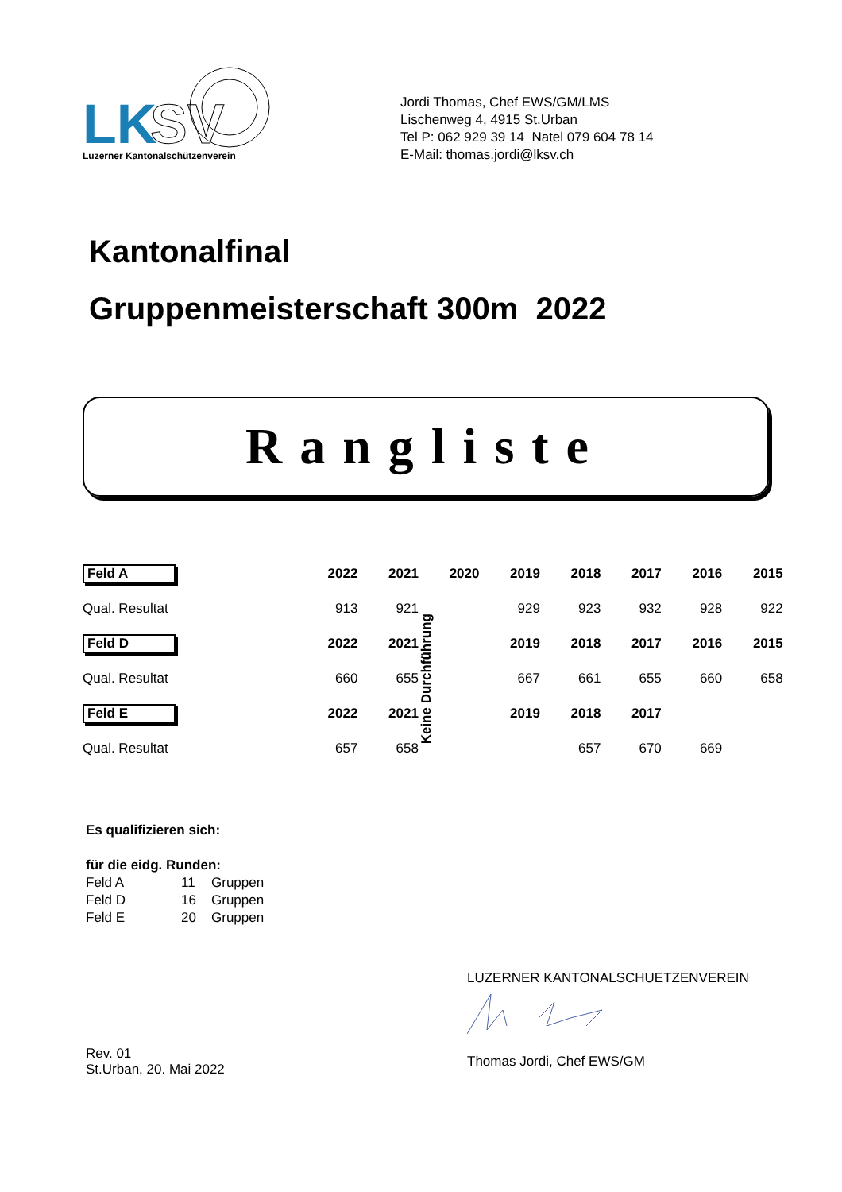LK
SV
Luzerner Kantonalschützenverein
Jordi Thomas, Chef EWS/GM/LMS
Lischenweg 4, 4915 St.Urban
Tel P: 062 929 39 14 Natel 079 604 78 14
E-Mail: thomas.jordi@lksv.ch
Kantonalfinal
Gruppenmeisterschaft 300m 2022
Rangliste
| Feld A | 2022 | 2021 | 2020 | 2019 | 2018 | 2017 | 2016 | 2015 | |
| --- | --- | --- | --- | --- | --- | --- | --- | --- | --- |
| Qual. Resultat | 913 | 921 | Keine Durchführung | 929 | 923 | 932 | 928 | 922 | |
| Feld D | 2022 | 2021 | | 2019 | 2018 | 2017 | 2016 | 2015 | |
| Qual. Resultat | 660 | 655 | | 667 | 661 | 655 | 660 | 658 | |
| Feld E | 2022 | 2021 | | 2019 | 2018 | 2017 | | | |
| Qual. Resultat | 657 | 658 | | | 657 | 670 | 669 | | |
Es qualifizieren sich:
für die eidg. Runden:
| Feld A | 11 | Gruppen |
| Feld D | 16 | Gruppen |
| Feld E | 20 | Gruppen |
Rev. 01
St.Urban, 20. Mai 2022
LUZERNER KANTONALSCHUETZENVEREIN
Thomas Jordi, Chef EWS/GM